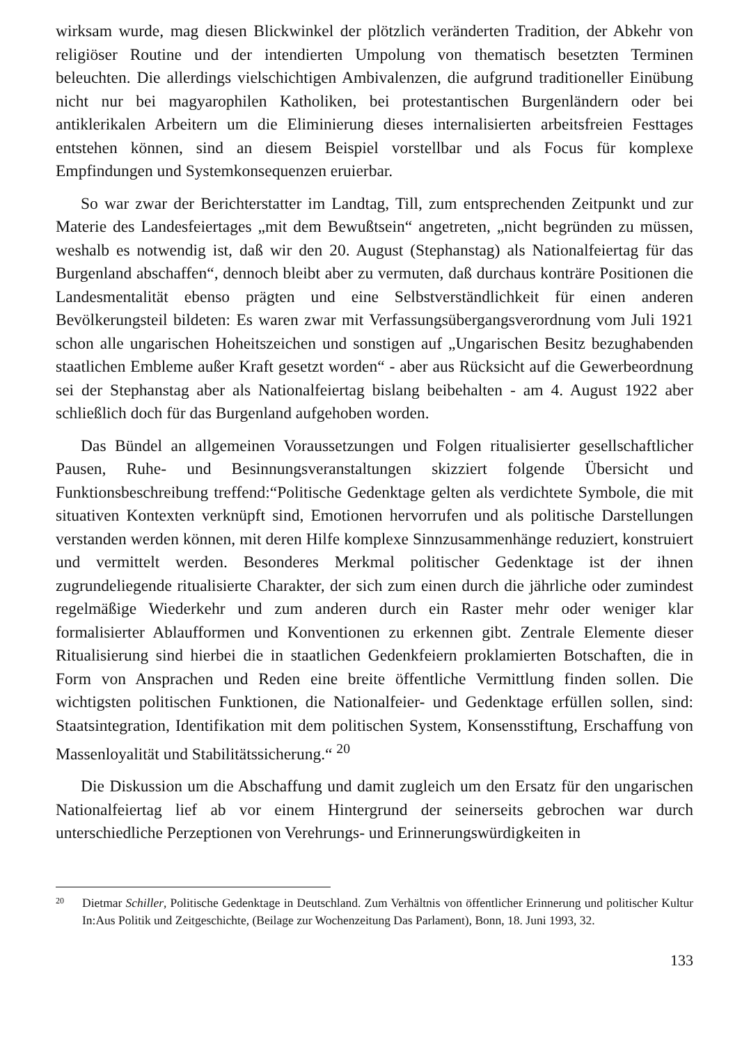wirksam wurde, mag diesen Blickwinkel der plötzlich veränderten Tradition, der Abkehr von religiöser Routine und der intendierten Umpolung von thematisch besetzten Termi­nen beleuchten. Die allerdings vielschichtigen Ambivalenzen, die aufgrund traditioneller Einübung nicht nur bei magyarophilen Katholiken, bei protestantischen Burgenländern oder bei antiklerikalen Arbeitern um die Eliminierung dieses internalisierten arbeitsfrei­en Festtages entstehen können, sind an diesem Beispiel vorstellbar und als Focus für komplexe Empfindungen und Systemkonsequenzen eruierbar.
So war zwar der Berichterstatter im Landtag, Till, zum entsprechenden Zeitpunkt und zur Materie des Landesfeiertages „mit dem Bewußtsein“ angetreten, „nicht begrün­den zu müssen, weshalb es notwendig ist, daß wir den 20. August (Stephanstag) als Na­tionalfeiertag für das Burgenland abschaffen“, dennoch bleibt aber zu vermuten, daß durchaus konträre Positionen die Landesmentalität ebenso prägten und eine Selbstver­ständlichkeit für einen anderen Bevölkerungsteil bildeten: Es waren zwar mit Verfas­sungsübergangsverordnung vom Juli 1921 schon alle ungarischen Hoheitszeichen und sonstigen auf „Ungarischen Besitz bezughabenden staatlichen Embleme außer Kraft ge­setzt worden“ - aber aus Rücksicht auf die Gewerbeordnung sei der Stephanstag aber als Nationalfeiertag bislang beibehalten - am 4. August 1922 aber schließlich doch für das Burgenland aufgehoben worden.
Das Bündel an allgemeinen Voraussetzungen und Folgen ritualisierter gesellschaftli­cher Pausen, Ruhe- und Besinnungsveranstaltungen skizziert folgende Übersicht und Funktionsbeschreibung treffend:“Politische Gedenktage gelten als verdichtete Symbole, die mit situativen Kontexten verknüpft sind, Emotionen hervorrufen und als politische Darstellungen verstanden werden können, mit deren Hilfe komplexe Sinnzu­sammenhänge reduziert, konstruiert und vermittelt werden. Besonderes Merkmal poli­tischer Gedenktage ist der ihnen zugrundeliegende ritualisierte Charakter, der sich zum einen durch die jährliche oder zumindest regelmäßige Wiederkehr und zum anderen durch ein Raster mehr oder weniger klar formalisierter Ablaufformen und Konventionen zu erkennen gibt. Zentrale Elemente dieser Ritualisierung sind hierbei die in staatlichen Gedenkfeiern proklamierten Botschaften, die in Form von Ansprachen und Reden eine breite öffentliche Vermittlung finden sollen. Die wichtigsten politischen Funktionen, die Nationalfeier- und Gedenktage erfüllen sollen, sind: Staatsintegration, Identifikation mit dem politischen System, Konsensstiftung, Erschaffung von Massenloyalität und Stabili­tätssicherung.“ <sup>20</sup>
Die Diskussion um die Abschaffung und damit zugleich um den Ersatz für den unga­rischen Nationalfeiertag lief ab vor einem Hintergrund der seinerseits gebrochen war durch unterschiedliche Perzeptionen von Verehrungs- und Erinnerungswürdigkeiten in
20 Dietmar Schiller, Politische Gedenktage in Deutschland. Zum Verhältnis von öffentlicher Erinnerung und politischer Kultur In:Aus Politik und Zeitgeschichte, (Beilage zur Wochenzeitung Das Parlament), Bonn, 18. Juni 1993, 32.
133